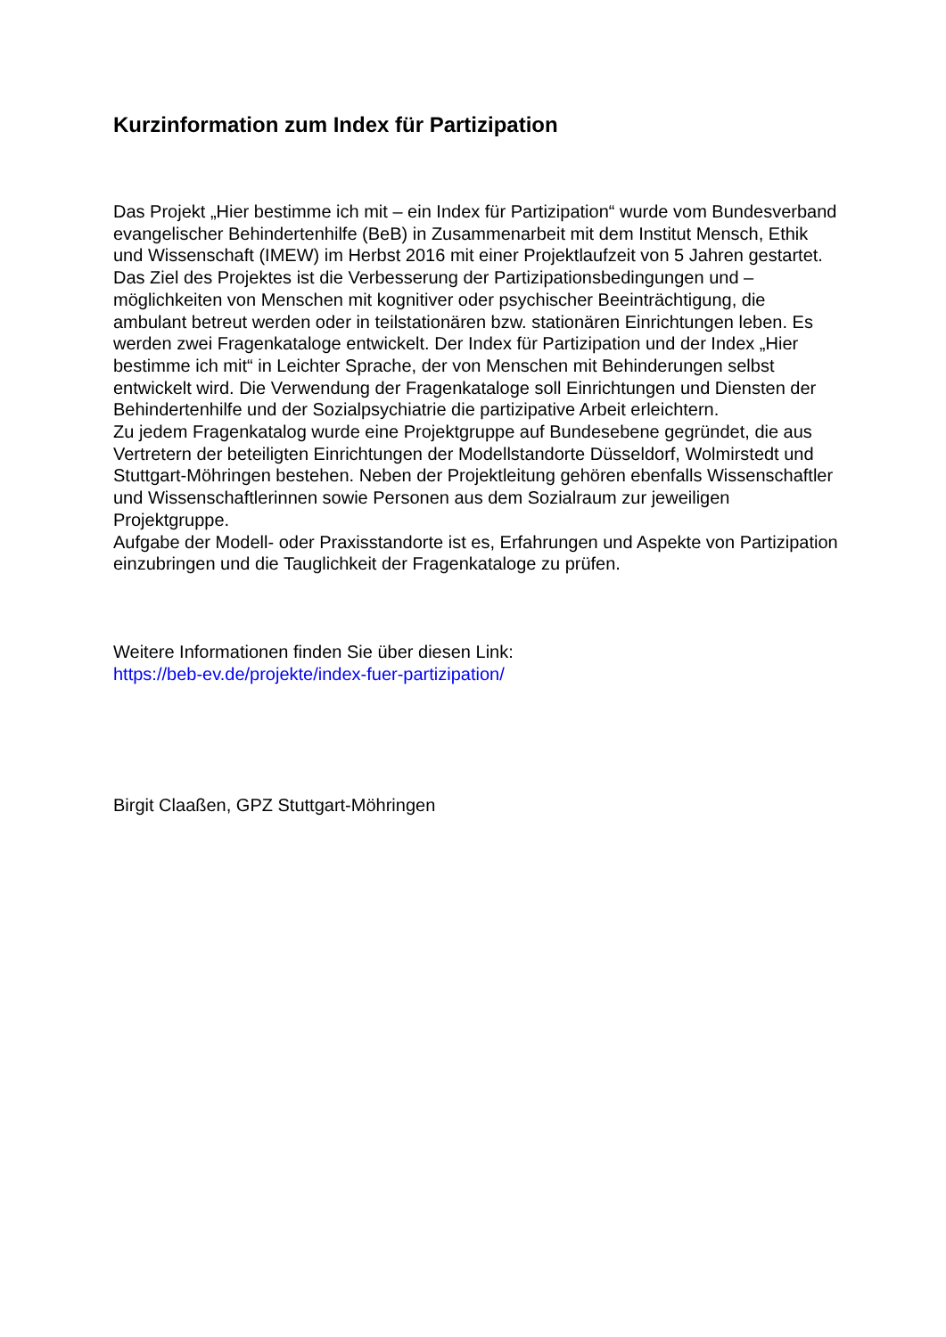Kurzinformation zum Index für Partizipation
Das Projekt „Hier bestimme ich mit – ein Index für Partizipation“ wurde vom Bundesverband evangelischer Behindertenhilfe (BeB) in Zusammenarbeit mit dem Institut Mensch, Ethik und Wissenschaft (IMEW) im Herbst 2016 mit einer Projektlaufzeit von 5 Jahren gestartet. Das Ziel des Projektes ist die Verbesserung der Partizipationsbedingungen und – möglichkeiten von Menschen mit kognitiver oder psychischer Beeinträchtigung, die ambulant betreut werden oder in teilstationären bzw. stationären Einrichtungen leben. Es werden zwei Fragenkataloge entwickelt. Der Index für Partizipation und der Index „Hier bestimme ich mit“ in Leichter Sprache, der von Menschen mit Behinderungen selbst entwickelt wird. Die Verwendung der Fragenkataloge soll Einrichtungen und Diensten der Behindertenhilfe und der Sozialpsychiatrie die partizipative Arbeit erleichtern.
Zu jedem Fragenkatalog wurde eine Projektgruppe auf Bundesebene gegründet, die aus Vertretern der beteiligten Einrichtungen der Modellstandorte Düsseldorf, Wolmirstedt und Stuttgart-Möhringen bestehen. Neben der Projektleitung gehören ebenfalls Wissenschaftler und Wissenschaftlerinnen sowie Personen aus dem Sozialraum zur jeweiligen Projektgruppe.
Aufgabe der Modell- oder Praxisstandorte ist es, Erfahrungen und Aspekte von Partizipation einzubringen und die Tauglichkeit der Fragenkataloge zu prüfen.
Weitere Informationen finden Sie über diesen Link:
https://beb-ev.de/projekte/index-fuer-partizipation/
Birgit Claaßen, GPZ Stuttgart-Möhringen